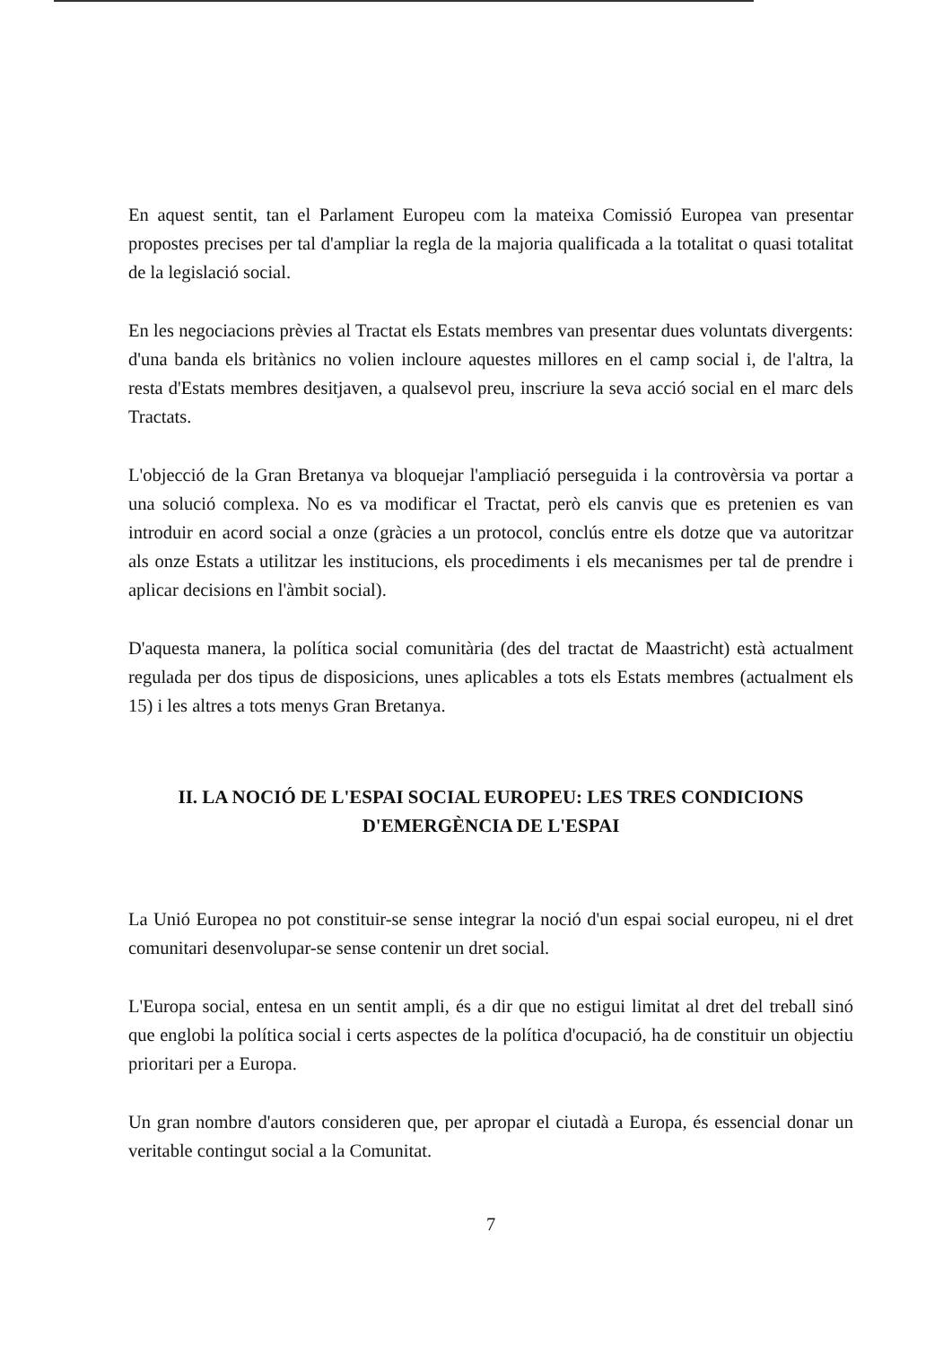En aquest sentit, tan el Parlament Europeu com la mateixa Comissió Europea van presentar propostes precises per tal d'ampliar la regla de la majoria qualificada a la totalitat o quasi totalitat de la legislació social.
En les negociacions prèvies al Tractat els Estats membres van presentar dues voluntats divergents: d'una banda els britànics no volien incloure aquestes millores en el camp social i, de l'altra, la resta d'Estats membres desitjaven, a qualsevol preu, inscriure la seva acció social en el marc dels Tractats.
L'objecció de la Gran Bretanya va bloquejar l'ampliació perseguida i la controvèrsia va portar a una solució complexa. No es va modificar el Tractat, però els canvis que es pretenien es van introduir en acord social a onze (gràcies a un protocol, conclús entre els dotze que va autoritzar als onze Estats a utilitzar les institucions, els procediments i els mecanismes per tal de prendre i aplicar decisions en l'àmbit social).
D'aquesta manera, la política social comunitària (des del tractat de Maastricht) està actualment regulada per dos tipus de disposicions, unes aplicables a tots els Estats membres (actualment els 15) i les altres a tots menys Gran Bretanya.
II. LA NOCIÓ DE L'ESPAI SOCIAL EUROPEU: LES TRES CONDICIONS
D'EMERGÈNCIA DE L'ESPAI
La Unió Europea no pot constituir-se sense integrar la noció d'un espai social europeu, ni el dret comunitari desenvolupar-se sense contenir un dret social.
L'Europa social, entesa en un sentit ampli, és a dir que no estigui limitat al dret del treball sinó que englobi la política social i certs aspectes de la política d'ocupació, ha de constituir un objectiu prioritari per a Europa.
Un gran nombre d'autors consideren que, per apropar el ciutadà a Europa, és essencial donar un veritable contingut social a la Comunitat.
7